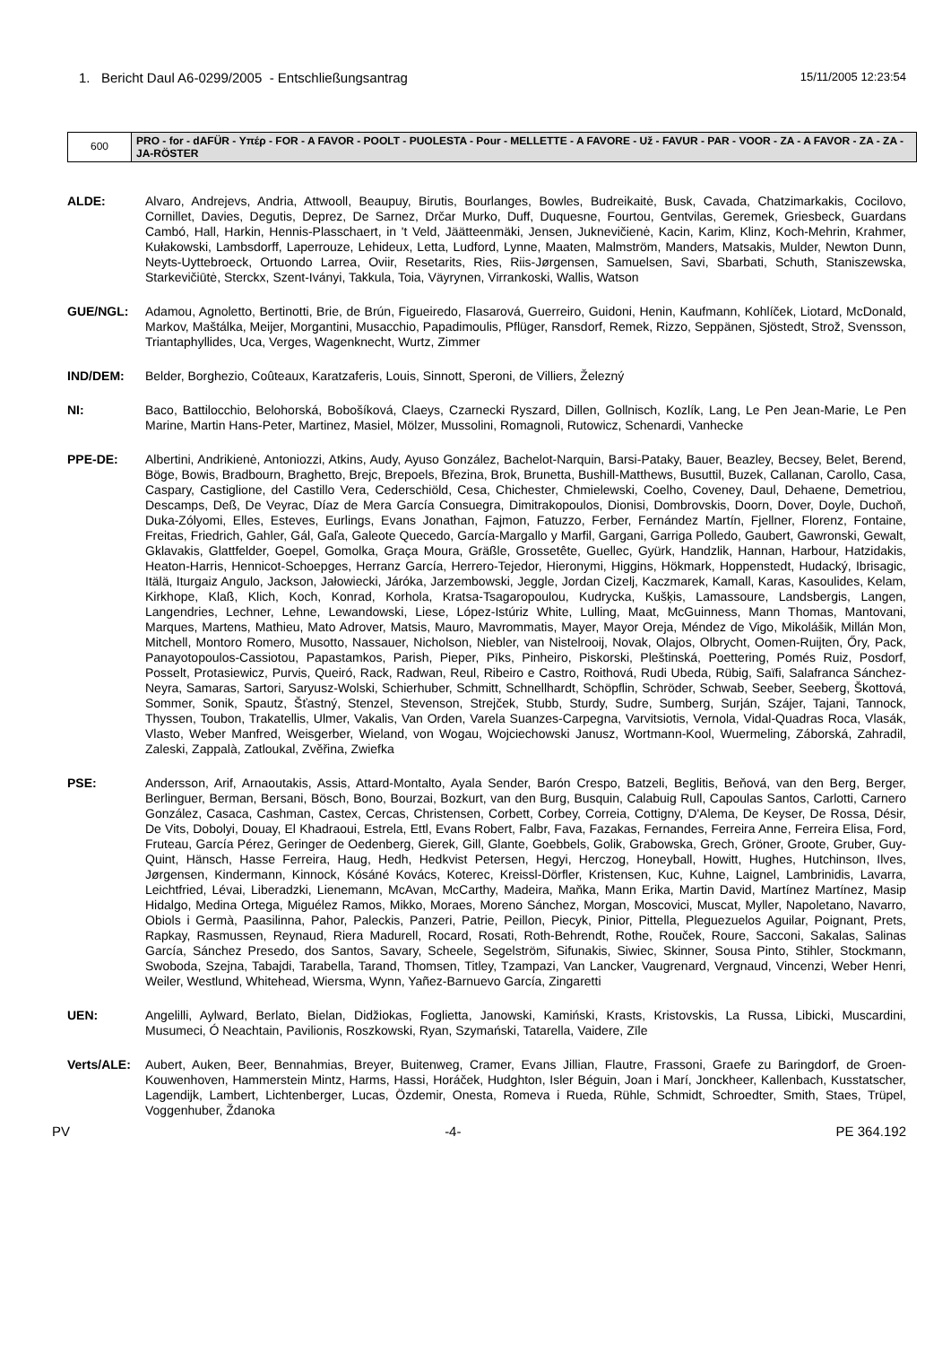1. Bericht Daul A6-0299/2005 - Entschließungsantrag 15/11/2005 12:23:54
| 600 | PRO - for - dAFÜR - Υπέρ - FOR - A FAVOR - POOLT - PUOLESTA - Pour - MELLETTE - A FAVORE - Už - FAVUR - PAR - VOOR - ZA - A FAVOR - ZA - ZA - JA-RÖSTER |
ALDE: Alvaro, Andrejevs, Andria, Attwooll, Beaupuy, Birutis, Bourlanges, Bowles, Budreikaitė, Busk, Cavada, Chatzimarkakis, Cocilovo, Cornillet, Davies, Degutis, Deprez, De Sarnez, Drčar Murko, Duff, Duquesne, Fourtou, Gentvilas, Geremek, Griesbeck, Guardans Cambó, Hall, Harkin, Hennis-Plasschaert, in 't Veld, Jäätteenmäki, Jensen, Juknevičienė, Kacin, Karim, Klinz, Koch-Mehrin, Krahmer, Kułakowski, Lambsdorff, Laperrouze, Lehideux, Letta, Ludford, Lynne, Maaten, Malmström, Manders, Matsakis, Mulder, Newton Dunn, Neyts-Uyttebroeck, Ortuondo Larrea, Oviir, Resetarits, Ries, Riis-Jørgensen, Samuelsen, Savi, Sbarbati, Schuth, Staniszewska, Starkevičiūtė, Sterckx, Szent-Iványi, Takkula, Toia, Väyrynen, Virrankoski, Wallis, Watson
GUE/NGL: Adamou, Agnoletto, Bertinotti, Brie, de Brún, Figueiredo, Flasarová, Guerreiro, Guidoni, Henin, Kaufmann, Kohlíček, Liotard, McDonald, Markov, Maštálka, Meijer, Morgantini, Musacchio, Papadimoulis, Pflüger, Ransdorf, Remek, Rizzo, Seppänen, Sjöstedt, Strož, Svensson, Triantaphyllides, Uca, Verges, Wagenknecht, Wurtz, Zimmer
IND/DEM: Belder, Borghezio, Coûteaux, Karatzaferis, Louis, Sinnott, Speroni, de Villiers, Železný
NI: Baco, Battilocchio, Belohorská, Bobošíková, Claeys, Czarnecki Ryszard, Dillen, Gollnisch, Kozlík, Lang, Le Pen Jean-Marie, Le Pen Marine, Martin Hans-Peter, Martinez, Masiel, Mölzer, Mussolini, Romagnoli, Rutowicz, Schenardi, Vanhecke
PPE-DE: Albertini, Andrikienė, Antoniozzi, Atkins, Audy, Ayuso González, Bachelot-Narquin, Barsi-Pataky, Bauer, Beazley, Becsey, Belet, Berend, Böge, Bowis, Bradbourn, Braghetto, Brejc, Brepoels, Březina, Brok, Brunetta, Bushill-Matthews, Busuttil, Buzek, Callanan, Carollo, Casa, Caspary, Castiglione, del Castillo Vera, Cederschiöld, Cesa, Chichester, Chmielewski, Coelho, Coveney, Daul, Dehaene, Demetriou, Descamps, Deß, De Veyrac, Díaz de Mera García Consuegra, Dimitrakopoulos, Dionisi, Dombrovskis, Doorn, Dover, Doyle, Duchoň, Duka-Zólyomi, Elles, Esteves, Eurlings, Evans Jonathan, Fajmon, Fatuzzo, Ferber, Fernández Martín, Fjellner, Florenz, Fontaine, Freitas, Friedrich, Gahler, Gál, Gaľa, Galeote Quecedo, García-Margallo y Marfil, Gargani, Garriga Polledo, Gaubert, Gawronski, Gewalt, Gklavakis, Glattfelder, Goepel, Gomolka, Graça Moura, Gräßle, Grossetête, Guellec, Gyürk, Handzlik, Hannan, Harbour, Hatzidakis, Heaton-Harris, Hennicot-Schoepges, Herranz García, Herrero-Tejedor, Hieronymi, Higgins, Hökmark, Hoppenstedt, Hudacký, Ibrisagic, Itälä, Iturgaiz Angulo, Jackson, Jałowiecki, Járóka, Jarzembowski, Jeggle, Jordan Cizelj, Kaczmarek, Kamall, Karas, Kasoulides, Kelam, Kirkhope, Klaß, Klich, Koch, Konrad, Korhola, Kratsa-Tsagaropoulou, Kudrycka, Kušķis, Lamassoure, Landsbergis, Langen, Langendries, Lechner, Lehne, Lewandowski, Liese, López-Istúriz White, Lulling, Maat, McGuinness, Mann Thomas, Mantovani, Marques, Martens, Mathieu, Mato Adrover, Matsis, Mauro, Mavrommatis, Mayer, Mayor Oreja, Méndez de Vigo, Mikolášik, Millán Mon, Mitchell, Montoro Romero, Musotto, Nassauer, Nicholson, Niebler, van Nistelrooij, Novak, Olajos, Olbrycht, Oomen-Ruijten, Őry, Pack, Panayotopoulos-Cassiotou, Papastamkos, Parish, Pieper, Pīks, Pinheiro, Piskorski, Pleštinská, Poettering, Pomés Ruiz, Posdorf, Posselt, Protasiewicz, Purvis, Queiró, Rack, Radwan, Reul, Ribeiro e Castro, Roithová, Rudi Ubeda, Rübig, Saïfi, Salafranca Sánchez-Neyra, Samaras, Sartori, Saryusz-Wolski, Schierhuber, Schmitt, Schnellhardt, Schöpflin, Schröder, Schwab, Seeber, Seeberg, Škottová, Sommer, Sonik, Spautz, Šťastný, Stenzel, Stevenson, Strejček, Stubb, Sturdy, Sudre, Sumberg, Surján, Szájer, Tajani, Tannock, Thyssen, Toubon, Trakatellis, Ulmer, Vakalis, Van Orden, Varela Suanzes-Carpegna, Varvitsiotis, Vernola, Vidal-Quadras Roca, Vlasák, Vlasto, Weber Manfred, Weisgerber, Wieland, von Wogau, Wojciechowski Janusz, Wortmann-Kool, Wuermeling, Záborská, Zahradil, Zaleski, Zappalà, Zatloukal, Zvěřina, Zwiefka
PSE: Andersson, Arif, Arnaoutakis, Assis, Attard-Montalto, Ayala Sender, Barón Crespo, Batzeli, Beglitis, Beňová, van den Berg, Berger, Berlinguer, Berman, Bersani, Bösch, Bono, Bourzai, Bozkurt, van den Burg, Busquin, Calabuig Rull, Capoulas Santos, Carlotti, Carnero González, Casaca, Cashman, Castex, Cercas, Christensen, Corbett, Corbey, Correia, Cottigny, D'Alema, De Keyser, De Rossa, Désir, De Vits, Dobolyi, Douay, El Khadraoui, Estrela, Ettl, Evans Robert, Falbr, Fava, Fazakas, Fernandes, Ferreira Anne, Ferreira Elisa, Ford, Fruteau, García Pérez, Geringer de Oedenberg, Gierek, Gill, Glante, Goebbels, Golik, Grabowska, Grech, Gröner, Groote, Gruber, Guy-Quint, Hänsch, Hasse Ferreira, Haug, Hedh, Hedkvist Petersen, Hegyi, Herczog, Honeyball, Howitt, Hughes, Hutchinson, Ilves, Jørgensen, Kindermann, Kinnock, Kósáné Kovács, Koterec, Kreissl-Dörfler, Kristensen, Kuc, Kuhne, Laignel, Lambrinidis, Lavarra, Leichtfried, Lévai, Liberadzki, Lienemann, McAvan, McCarthy, Madeira, Maňka, Mann Erika, Martin David, Martínez Martínez, Masip Hidalgo, Medina Ortega, Miguélez Ramos, Mikko, Moraes, Moreno Sánchez, Morgan, Moscovici, Muscat, Myller, Napoletano, Navarro, Obiols i Germà, Paasilinna, Pahor, Paleckis, Panzeri, Patrie, Peillon, Piecyk, Pinior, Pittella, Pleguezuelos Aguilar, Poignant, Prets, Rapkay, Rasmussen, Reynaud, Riera Madurell, Rocard, Rosati, Roth-Behrendt, Rothe, Rouček, Roure, Sacconi, Sakalas, Salinas García, Sánchez Presedo, dos Santos, Savary, Scheele, Segelström, Sifunakis, Siwiec, Skinner, Sousa Pinto, Stihler, Stockmann, Swoboda, Szejna, Tabajdi, Tarabella, Tarand, Thomsen, Titley, Tzampazi, Van Lancker, Vaugrenard, Vergnaud, Vincenzi, Weber Henri, Weiler, Westlund, Whitehead, Wiersma, Wynn, Yañez-Barnuevo García, Zingaretti
UEN: Angelilli, Aylward, Berlato, Bielan, Didžiokas, Foglietta, Janowski, Kamiński, Krasts, Kristovskis, La Russa, Libicki, Muscardini, Musumeci, Ó Neachtain, Pavilionis, Roszkowski, Ryan, Szymański, Tatarella, Vaidere, Zīle
Verts/ALE: Aubert, Auken, Beer, Bennahmias, Breyer, Buitenweg, Cramer, Evans Jillian, Flautre, Frassoni, Graefe zu Baringdorf, de Groen-Kouwenhoven, Hammerstein Mintz, Harms, Hassi, Horáček, Hudghton, Isler Béguin, Joan i Marí, Jonckheer, Kallenbach, Kusstatscher, Lagendijk, Lambert, Lichtenberger, Lucas, Özdemir, Onesta, Romeva i Rueda, Rühle, Schmidt, Schroedter, Smith, Staes, Trüpel, Voggenhuber, Ždanoka
PV -4- PE 364.192